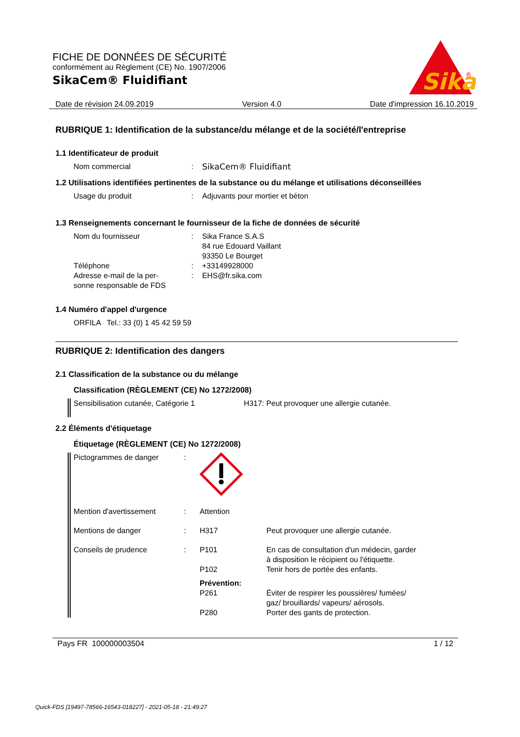FICHE DE DONNÉES DE SÉCURITÉ
conformément au Règlement (CE) No. 1907/2006
SikaCem® Fluidifiant
Sika
®
Date de révision 24.09.2019 Version 4.0 Date d'impression 16.10.2019
RUBRIQUE 1: Identification de la substance/du mélange et de la société/l'entreprise
1.1 Identificateur de produit
Nom commercial : SikaCem® Fluidifiant
1.2 Utilisations identifiées pertinentes de la substance ou du mélange et utilisations déconseillées
Usage du produit : Adjuvants pour mortier et béton
1.3 Renseignements concernant le fournisseur de la fiche de données de sécurité
Nom du fournisseur : Sika France S.A.S
84 rue Edouard Vaillant
93350 Le Bourget
Téléphone : +33149928000
Adresse e-mail de la per-
sonne responsable de FDS
: EHS@fr.sika.com
1.4 Numéro d'appel d'urgence
ORFILA Tel.: 33 (0) 1 45 42 59 59
RUBRIQUE 2: Identification des dangers
2.1 Classification de la substance ou du mélange
Classification (RÈGLEMENT (CE) No 1272/2008)
Sensibilisation cutanée, Catégorie 1 H317: Peut provoquer une allergie cutanée.
2.2 Éléments d'étiquetage
Étiquetage (RÈGLEMENT (CE) No 1272/2008)
Pictogrammes de danger :
Mention d'avertissement : Attention
Mentions de danger : H317 Peut provoquer une allergie cutanée.
Conseils de prudence : P101 En cas de consultation d'un médecin, garder
à disposition le récipient ou l'étiquette.
P102 Tenir hors de portée des enfants.
Prévention:
P261 Éviter de respirer les poussières/ fumées/
gaz/ brouillards/ vapeurs/ aérosols.
P280 Porter des gants de protection.
Pays FR 100000003504 1 / 12
Quick-FDS [19497-78566-16543-018227] - 2021-05-18 - 21:49:27